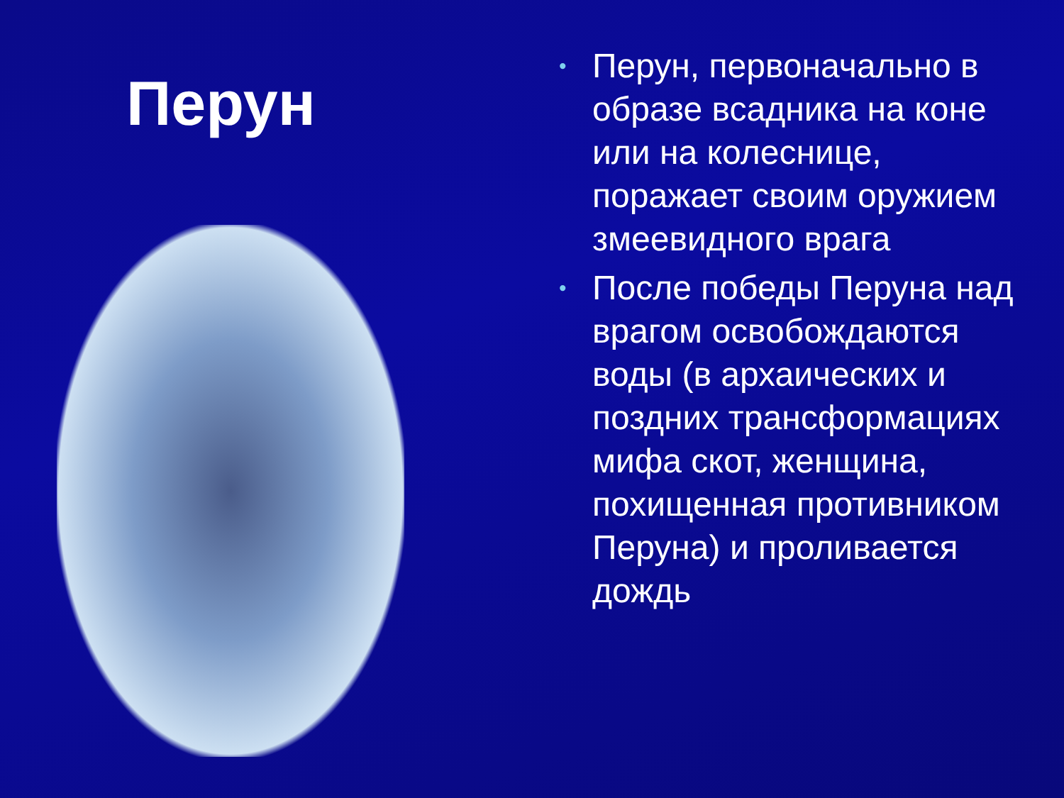Перун
• Перун, первоначально в образе всадника на коне или на колеснице, поражает своим оружием змеевидного врага
• После победы Перуна над врагом освобождаются воды (в архаических и поздних трансформациях мифа скот, женщина, похищенная противником Перуна) и проливается дождь